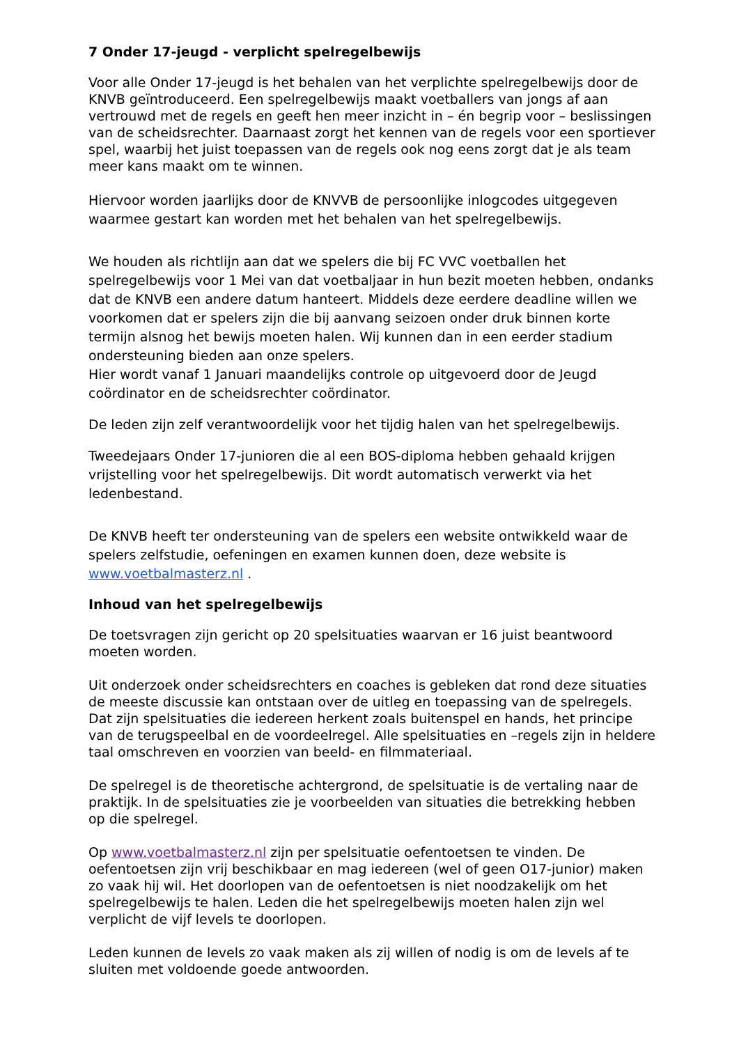7 Onder 17-jeugd - verplicht spelregelbewijs
Voor alle Onder 17-jeugd is het behalen van het verplichte spelregelbewijs door de KNVB geïntroduceerd. Een spelregelbewijs maakt voetballers van jongs af aan vertrouwd met de regels en geeft hen meer inzicht in – én begrip voor – beslissingen van de scheidsrechter. Daarnaast zorgt het kennen van de regels voor een sportiever spel, waarbij het juist toepassen van de regels ook nog eens zorgt dat je als team meer kans maakt om te winnen.
Hiervoor worden jaarlijks door de KNVVB de persoonlijke inlogcodes uitgegeven waarmee gestart kan worden met het behalen van het spelregelbewijs.
We houden als richtlijn aan dat we spelers die bij FC VVC voetballen het spelregelbewijs voor 1 Mei van dat voetbaljaar in hun bezit moeten hebben, ondanks dat de KNVB een andere datum hanteert. Middels deze eerdere deadline willen we voorkomen dat er spelers zijn die bij aanvang seizoen onder druk binnen korte termijn alsnog het bewijs moeten halen. Wij kunnen dan in een eerder stadium ondersteuning bieden aan onze spelers.
Hier wordt vanaf 1 Januari maandelijks controle op uitgevoerd door de Jeugd coördinator en de scheidsrechter coördinator.
De leden zijn zelf verantwoordelijk voor het tijdig halen van het spelregelbewijs.
Tweedejaars Onder 17-junioren die al een BOS-diploma hebben gehaald krijgen vrijstelling voor het spelregelbewijs. Dit wordt automatisch verwerkt via het ledenbestand.
De KNVB heeft ter ondersteuning van de spelers een website ontwikkeld waar de spelers zelfstudie, oefeningen en examen kunnen doen, deze website is www.voetbalmasterz.nl .
Inhoud van het spelregelbewijs
De toetsvragen zijn gericht op 20 spelsituaties waarvan er 16 juist beantwoord moeten worden.
Uit onderzoek onder scheidsrechters en coaches is gebleken dat rond deze situaties de meeste discussie kan ontstaan over de uitleg en toepassing van de spelregels. Dat zijn spelsituaties die iedereen herkent zoals buitenspel en hands, het principe van de terugspeelbal en de voordeelregel. Alle spelsituaties en –regels zijn in heldere taal omschreven en voorzien van beeld- en filmmateriaal.
De spelregel is de theoretische achtergrond, de spelsituatie is de vertaling naar de praktijk. In de spelsituaties zie je voorbeelden van situaties die betrekking hebben op die spelregel.
Op www.voetbalmasterz.nl zijn per spelsituatie oefentoetsen te vinden. De oefentoetsen zijn vrij beschikbaar en mag iedereen (wel of geen O17-junior) maken zo vaak hij wil. Het doorlopen van de oefentoetsen is niet noodzakelijk om het spelregelbewijs te halen. Leden die het spelregelbewijs moeten halen zijn wel verplicht de vijf levels te doorlopen.
Leden kunnen de levels zo vaak maken als zij willen of nodig is om de levels af te sluiten met voldoende goede antwoorden.